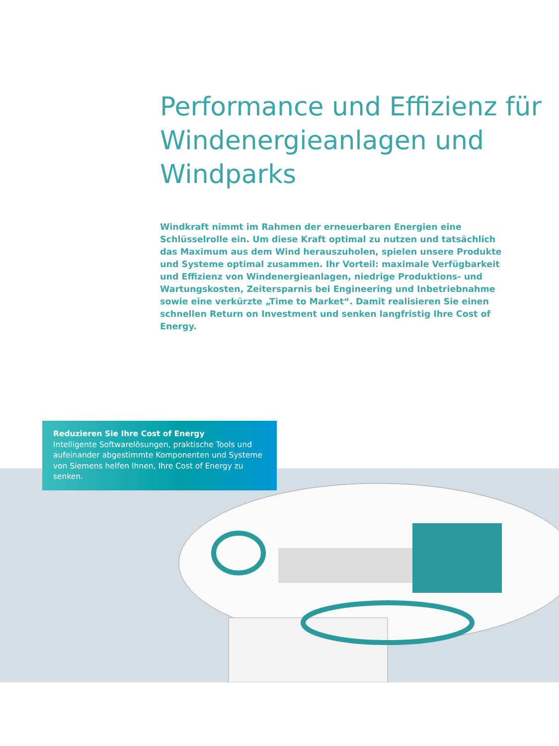Performance und Effizienz für Windenergieanlagen und Windparks
Windkraft nimmt im Rahmen der erneuerbaren Energien eine Schlüssel­rolle ein. Um diese Kraft optimal zu nutzen und tatsächlich das Maxi­mum aus dem Wind herauszuholen, spielen unsere Produkte und Syste­me optimal zusammen. Ihr Vorteil: maximale Verfügbarkeit und Effizienz von Windenergieanlagen, niedrige Produktions- und Wartungskosten, Zeitersparnis bei Engineering und Inbetriebnahme sowie eine verkürzte „Time to Market“. Damit realisieren Sie einen schnellen Return on Investment und senken langfristig Ihre Cost of Energy.
Reduzieren Sie Ihre Cost of Energy
Intelligente Softwarelösungen, praktische Tools und aufeinander abgestimmte Komponenten und Systeme von Siemens helfen Ihnen, Ihre Cost of Energy zu senken.